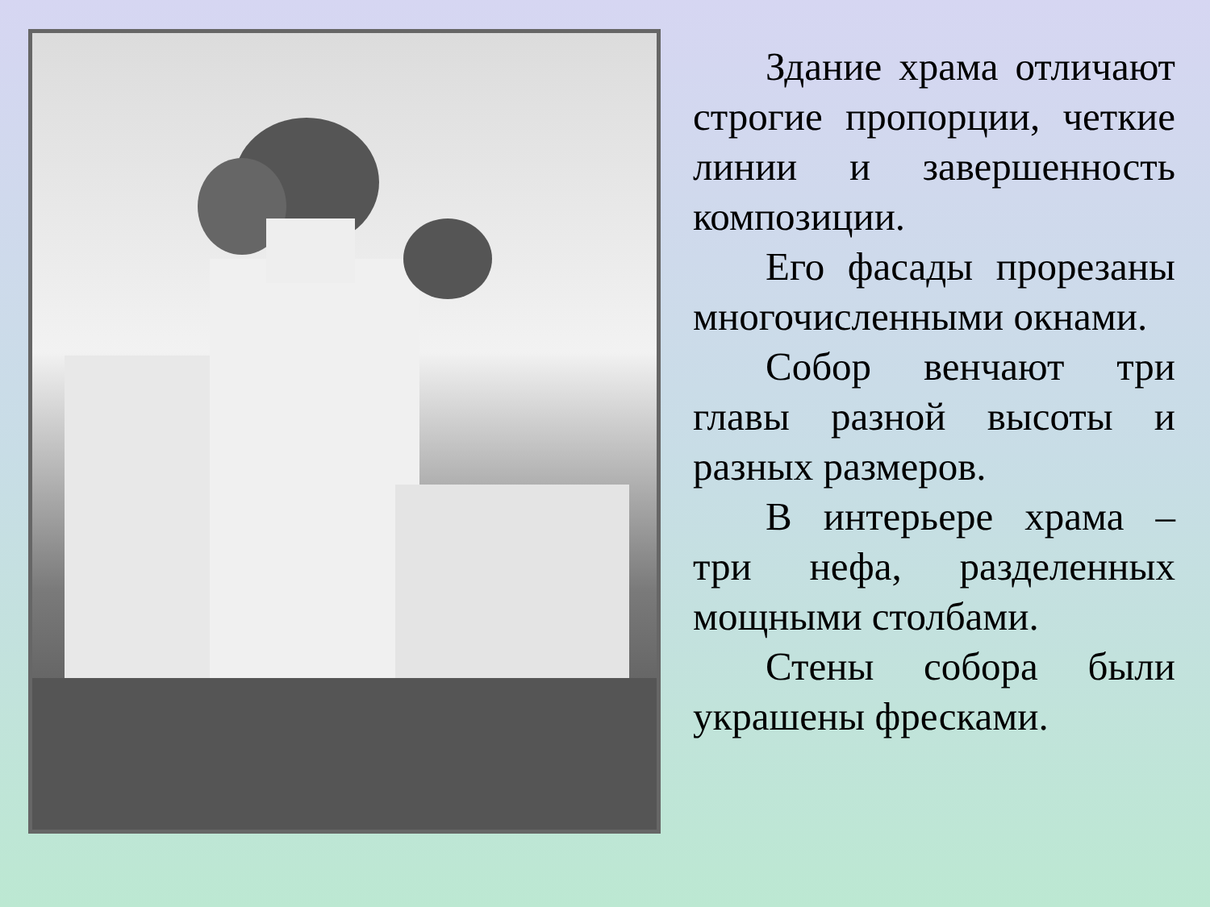Здание храма отличают строгие пропорции, четкие линии и завершенность композиции.
Его фасады прорезаны многочисленными окнами.
Собор венчают три главы разной высоты и разных размеров.
В интерьере храма – три нефа, разделенных мощными столбами.
Стены собора были украшены фресками.